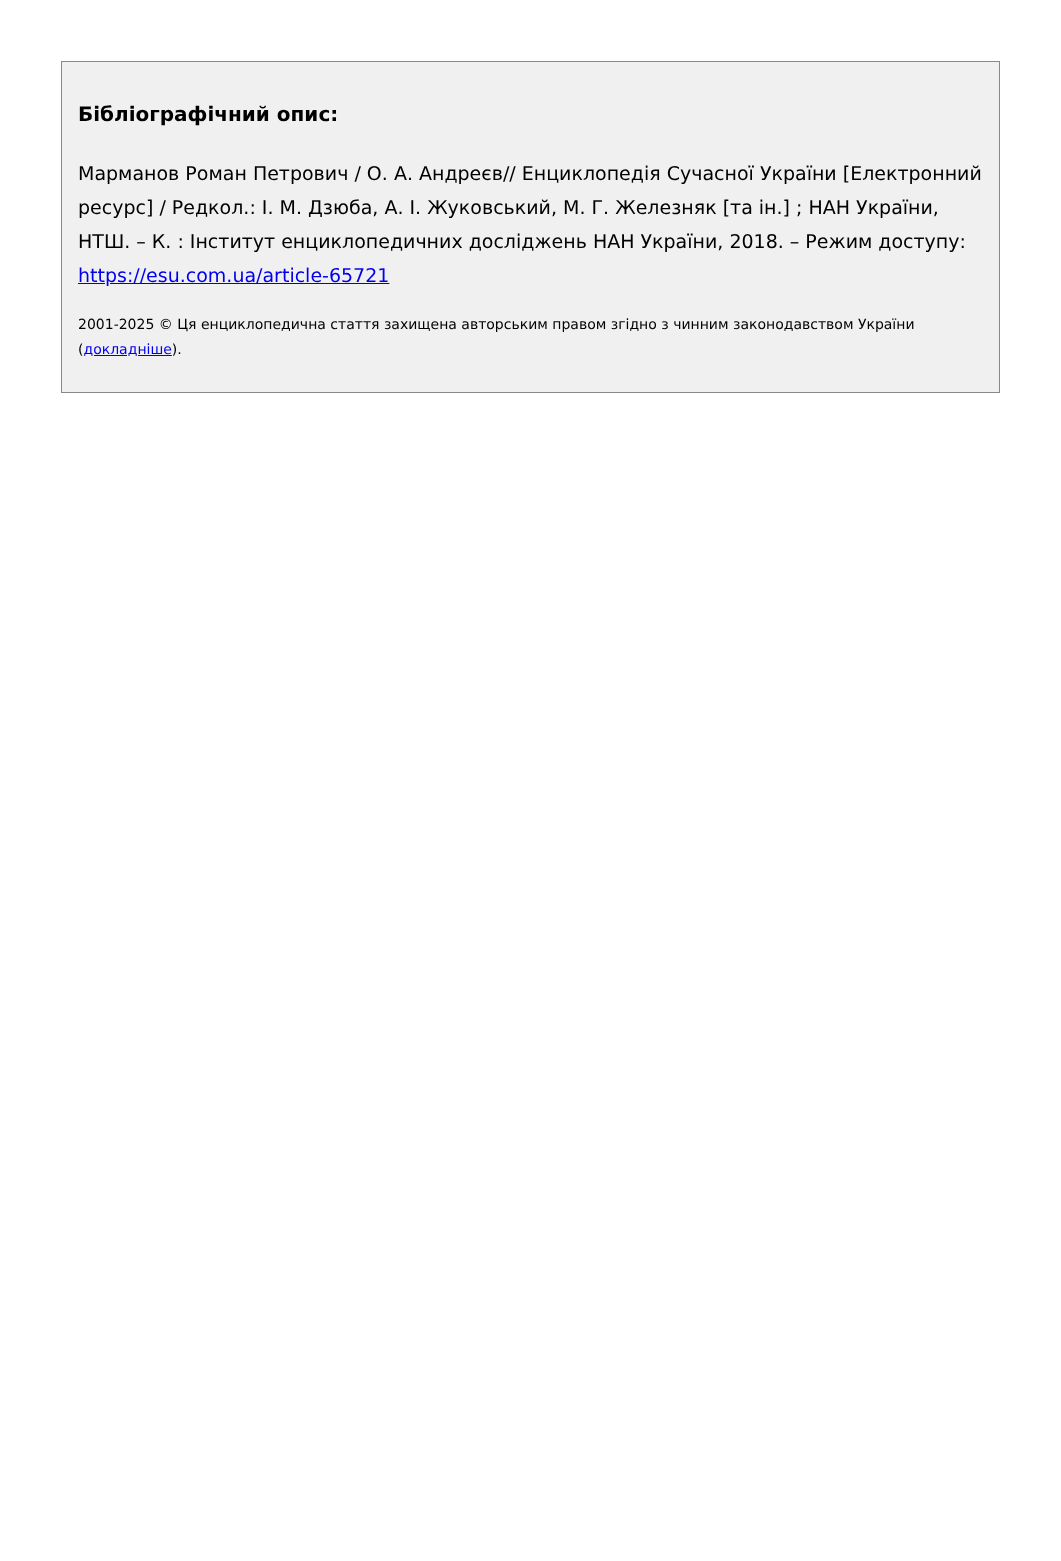Бібліографічний опис:
Марманов Роман Петрович / О. А. Андреєв// Енциклопедія Сучасної України [Електронний ресурс] / Редкол.: І. М. Дзюба, А. І. Жуковський, М. Г. Железняк [та ін.] ; НАН України, НТШ. – К. : Інститут енциклопедичних досліджень НАН України, 2018. – Режим доступу: https://esu.com.ua/article-65721
2001-2025 © Ця енциклопедична стаття захищена авторським правом згідно з чинним законодавством України (докладніше).